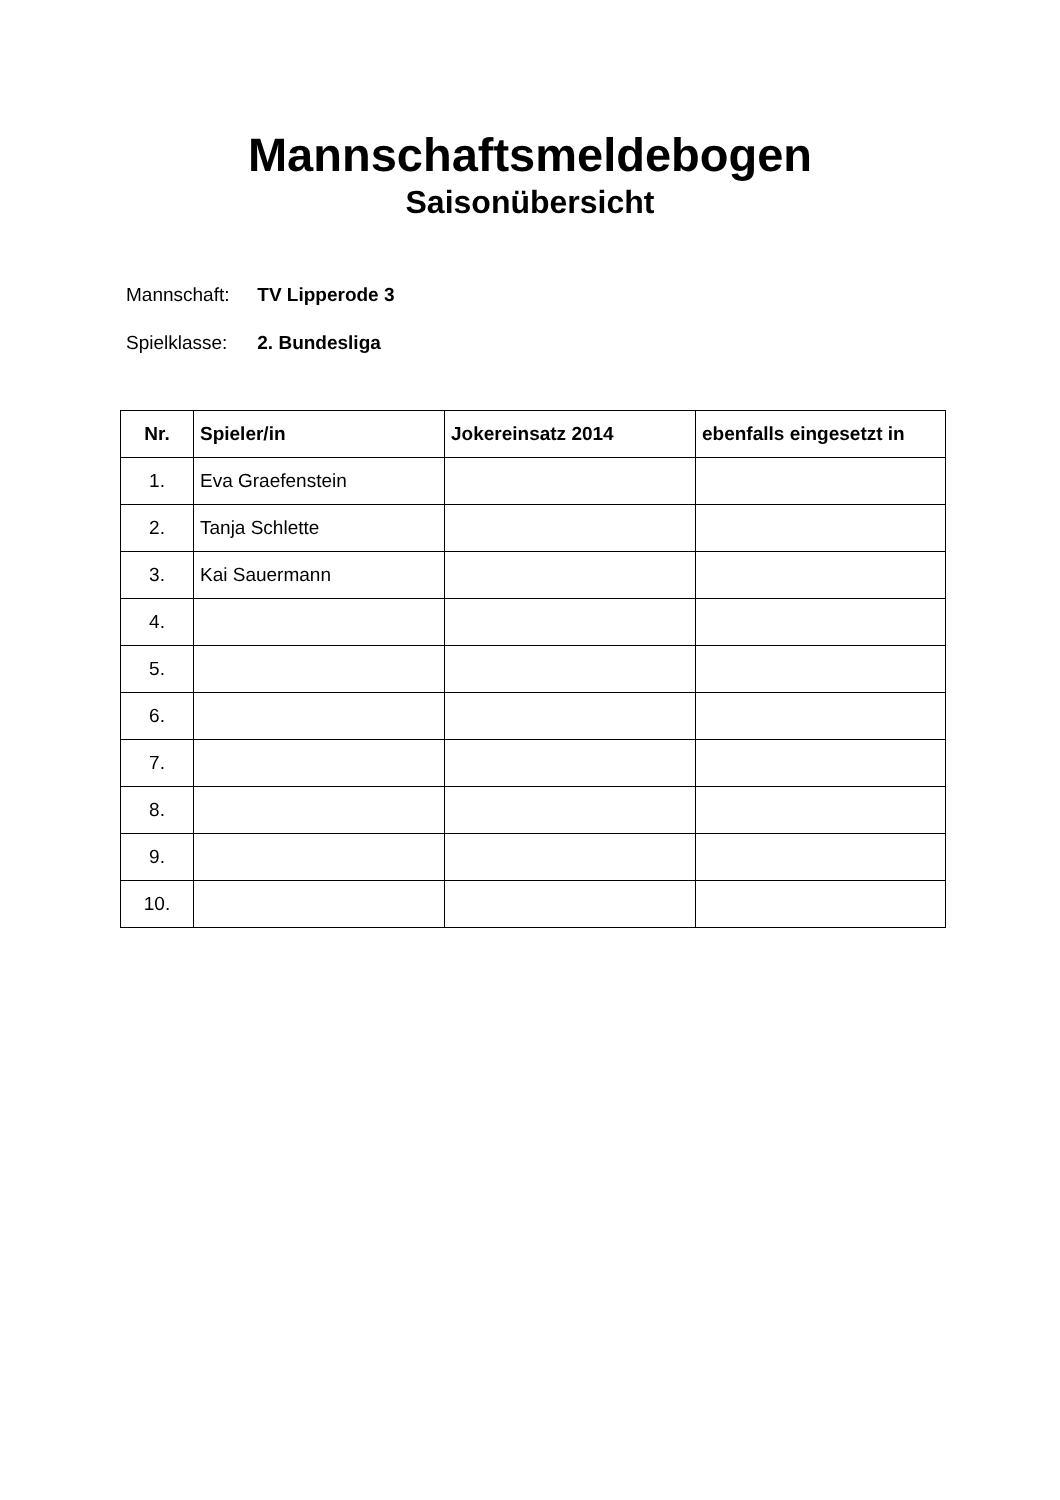Mannschaftsmeldebogen
Saisonübersicht
Mannschaft: TV Lipperode 3
Spielklasse: 2. Bundesliga
| Nr. | Spieler/in | Jokereinsatz 2014 | ebenfalls eingesetzt in |
| --- | --- | --- | --- |
| 1. | Eva Graefenstein | | |
| 2. | Tanja Schlette | | |
| 3. | Kai Sauermann | | |
| 4. | | | |
| 5. | | | |
| 6. | | | |
| 7. | | | |
| 8. | | | |
| 9. | | | |
| 10. | | | |